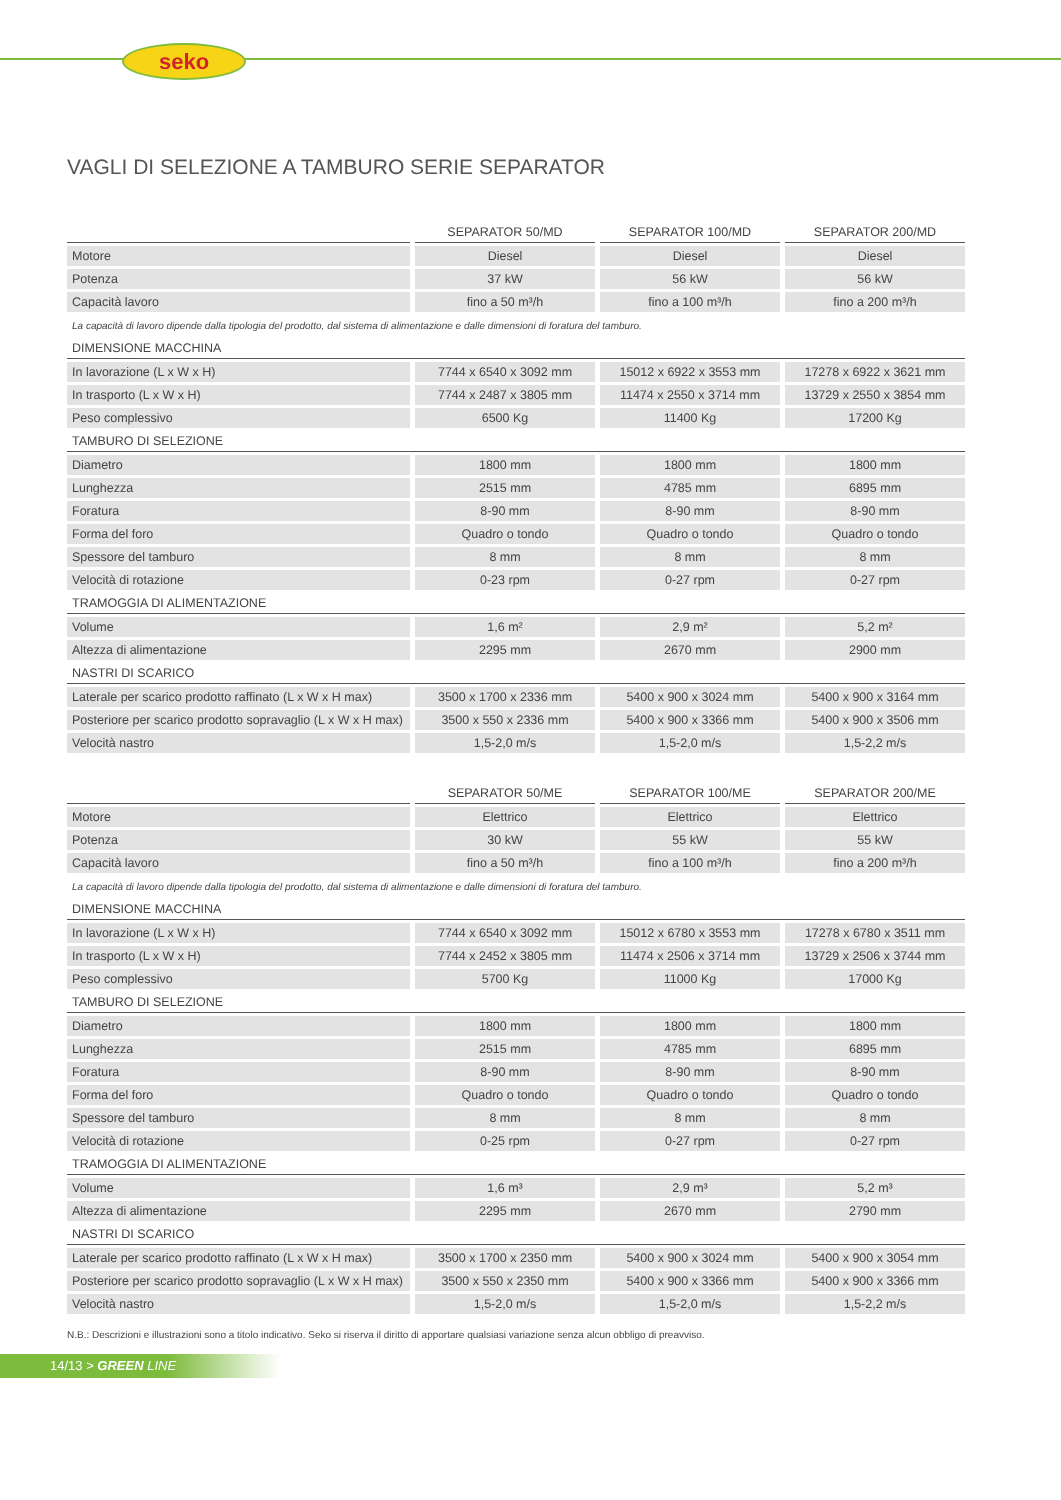seko
VAGLI DI SELEZIONE A TAMBURO SERIE SEPARATOR
| | SEPARATOR 50/MD | SEPARATOR 100/MD | SEPARATOR 200/MD |
| --- | --- | --- | --- |
| Motore | Diesel | Diesel | Diesel |
| Potenza | 37 kW | 56 kW | 56 kW |
| Capacità lavoro | fino a 50 m³/h | fino a 100 m³/h | fino a 200 m³/h |
| La capacità di lavoro dipende dalla tipologia del prodotto, dal sistema di alimentazione e dalle dimensioni di foratura del tamburo. | | | |
| DIMENSIONE MACCHINA | | | |
| In lavorazione (L x W x H) | 7744 x 6540 x 3092 mm | 15012 x 6922 x 3553 mm | 17278 x 6922 x 3621 mm |
| In trasporto (L x W x H) | 7744 x 2487 x 3805 mm | 11474 x 2550 x 3714 mm | 13729 x 2550 x 3854 mm |
| Peso complessivo | 6500 Kg | 11400 Kg | 17200 Kg |
| TAMBURO DI SELEZIONE | | | |
| Diametro | 1800 mm | 1800 mm | 1800 mm |
| Lunghezza | 2515 mm | 4785 mm | 6895 mm |
| Foratura | 8-90 mm | 8-90 mm | 8-90 mm |
| Forma del foro | Quadro o tondo | Quadro o tondo | Quadro o tondo |
| Spessore del tamburo | 8 mm | 8 mm | 8 mm |
| Velocità di rotazione | 0-23 rpm | 0-27 rpm | 0-27 rpm |
| TRAMOGGIA DI ALIMENTAZIONE | | | |
| Volume | 1,6 m² | 2,9 m² | 5,2 m² |
| Altezza di alimentazione | 2295 mm | 2670 mm | 2900 mm |
| NASTRI DI SCARICO | | | |
| Laterale per scarico prodotto raffinato (L x W x H max) | 3500 x 1700 x 2336 mm | 5400 x 900 x 3024 mm | 5400 x 900 x 3164 mm |
| Posteriore per scarico prodotto sopravaglio (L x W x H max) | 3500 x 550 x 2336 mm | 5400 x 900 x 3366 mm | 5400 x 900 x 3506 mm |
| Velocità nastro | 1,5-2,0 m/s | 1,5-2,0 m/s | 1,5-2,2 m/s |
| | SEPARATOR 50/ME | SEPARATOR 100/ME | SEPARATOR 200/ME |
| --- | --- | --- | --- |
| Motore | Elettrico | Elettrico | Elettrico |
| Potenza | 30 kW | 55 kW | 55 kW |
| Capacità lavoro | fino a 50 m³/h | fino a 100 m³/h | fino a 200 m³/h |
| La capacità di lavoro dipende dalla tipologia del prodotto, dal sistema di alimentazione e dalle dimensioni di foratura del tamburo. | | | |
| DIMENSIONE MACCHINA | | | |
| In lavorazione (L x W x H) | 7744 x 6540 x 3092 mm | 15012 x 6780 x 3553 mm | 17278 x 6780 x 3511 mm |
| In trasporto (L x W x H) | 7744 x 2452 x 3805 mm | 11474 x 2506 x 3714 mm | 13729 x 2506 x 3744 mm |
| Peso complessivo | 5700 Kg | 11000 Kg | 17000 Kg |
| TAMBURO DI SELEZIONE | | | |
| Diametro | 1800 mm | 1800 mm | 1800 mm |
| Lunghezza | 2515 mm | 4785 mm | 6895 mm |
| Foratura | 8-90 mm | 8-90 mm | 8-90 mm |
| Forma del foro | Quadro o tondo | Quadro o tondo | Quadro o tondo |
| Spessore del tamburo | 8 mm | 8 mm | 8 mm |
| Velocità di rotazione | 0-25 rpm | 0-27 rpm | 0-27 rpm |
| TRAMOGGIA DI ALIMENTAZIONE | | | |
| Volume | 1,6 m³ | 2,9 m³ | 5,2 m³ |
| Altezza di alimentazione | 2295 mm | 2670 mm | 2790 mm |
| NASTRI DI SCARICO | | | |
| Laterale per scarico prodotto raffinato (L x W x H max) | 3500 x 1700 x 2350 mm | 5400 x 900 x 3024 mm | 5400 x 900 x 3054 mm |
| Posteriore per scarico prodotto sopravaglio (L x W x H max) | 3500 x 550 x 2350 mm | 5400 x 900 x 3366 mm | 5400 x 900 x 3366 mm |
| Velocità nastro | 1,5-2,0 m/s | 1,5-2,0 m/s | 1,5-2,2 m/s |
N.B.: Descrizioni e illustrazioni sono a titolo indicativo. Seko si riserva il diritto di apportare qualsiasi variazione senza alcun obbligo di preavviso.
14/13 > GREEN LINE